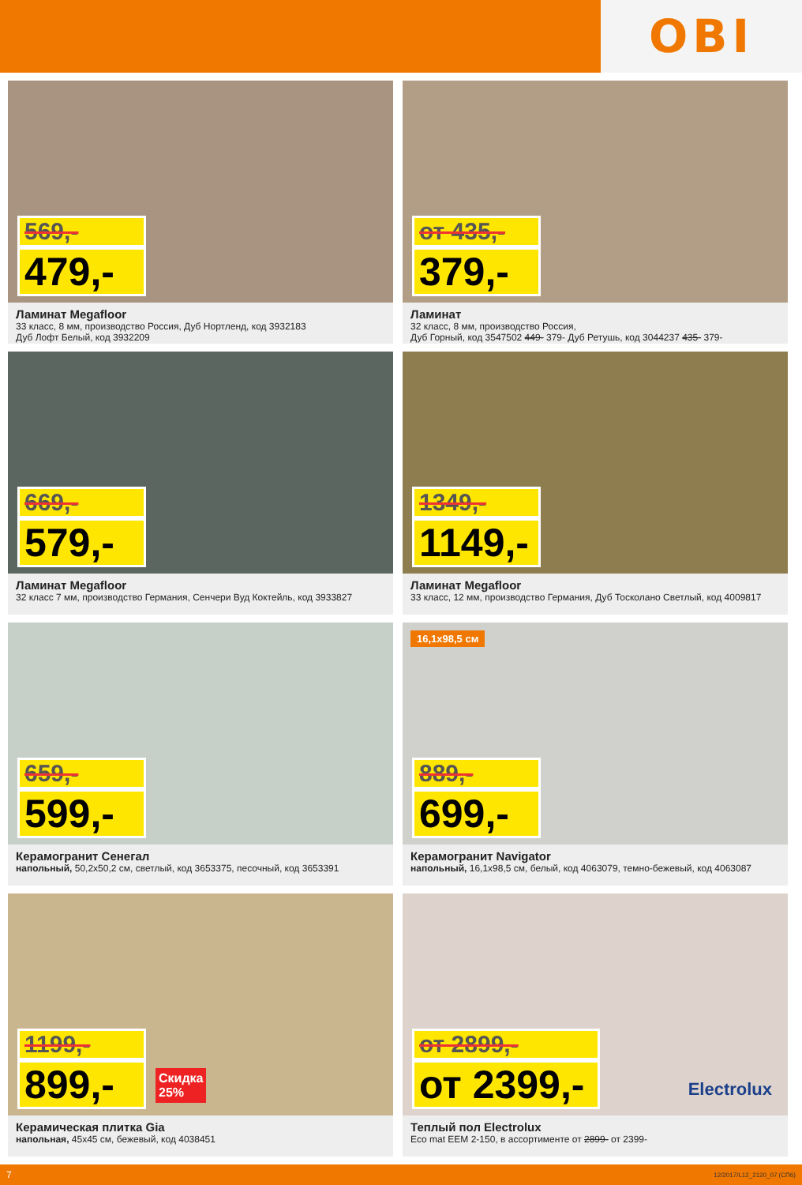OBI
569,-
479,-
Ламинат Megafloor
33 класс, 8 мм, производство Россия, Дуб Нортленд, код 3932183
Дуб Лофт Белый, код 3932209
от 435,-
379,-
Ламинат
32 класс, 8 мм, производство Россия,
Дуб Горный, код 3547502 449- 379- Дуб Ретушь, код 3044237 435- 379-
669,-
579,-
Ламинат Megafloor
32 класс 7 мм, производство Германия, Сенчери Вуд Коктейль, код 3933827
1349,-
1149,-
Ламинат Megafloor
33 класс, 12 мм, производство Германия, Дуб Тосколано Светлый, код 4009817
659,-
599,-
Керамогранит Сенегал
напольный, 50,2х50,2 см, светлый, код 3653375, песочный, код 3653391
16,1х98,5 см
889,-
699,-
Керамогранит Navigator
напольный, 16,1х98,5 см, белый, код 4063079, темно-бежевый, код 4063087
1199,-
899,-
Скидка 25%
Керамическая плитка Gia
напольная, 45х45 см, бежевый, код 4038451
от 2899,-
от 2399,-
Electrolux
Теплый пол Electrolux
Eco mat EEM 2-150, в ассортименте от 2899- от 2399-
7 12/2017/L12_2120_07 (СПб)